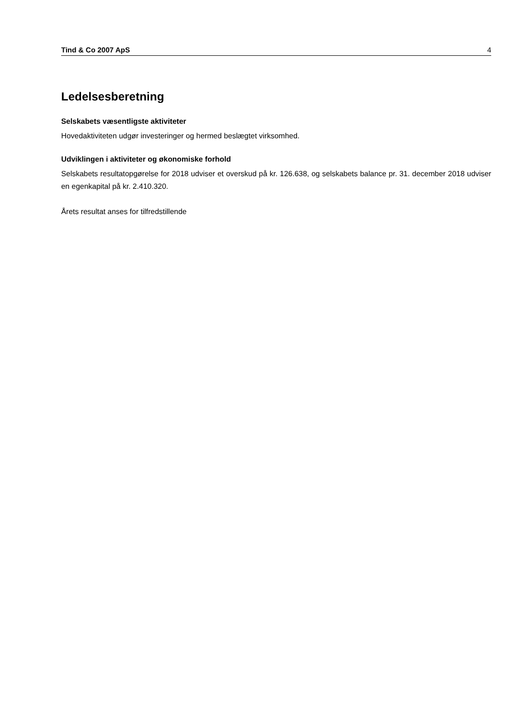Tind & Co 2007 ApS 4
Ledelsesberetning
Selskabets væsentligste aktiviteter
Hovedaktiviteten udgør investeringer og hermed beslægtet virksomhed.
Udviklingen i aktiviteter og økonomiske forhold
Selskabets resultatopgørelse for 2018 udviser et overskud på kr. 126.638, og selskabets balance pr. 31. december 2018 udviser en egenkapital på kr. 2.410.320.
Årets resultat anses for tilfredstillende